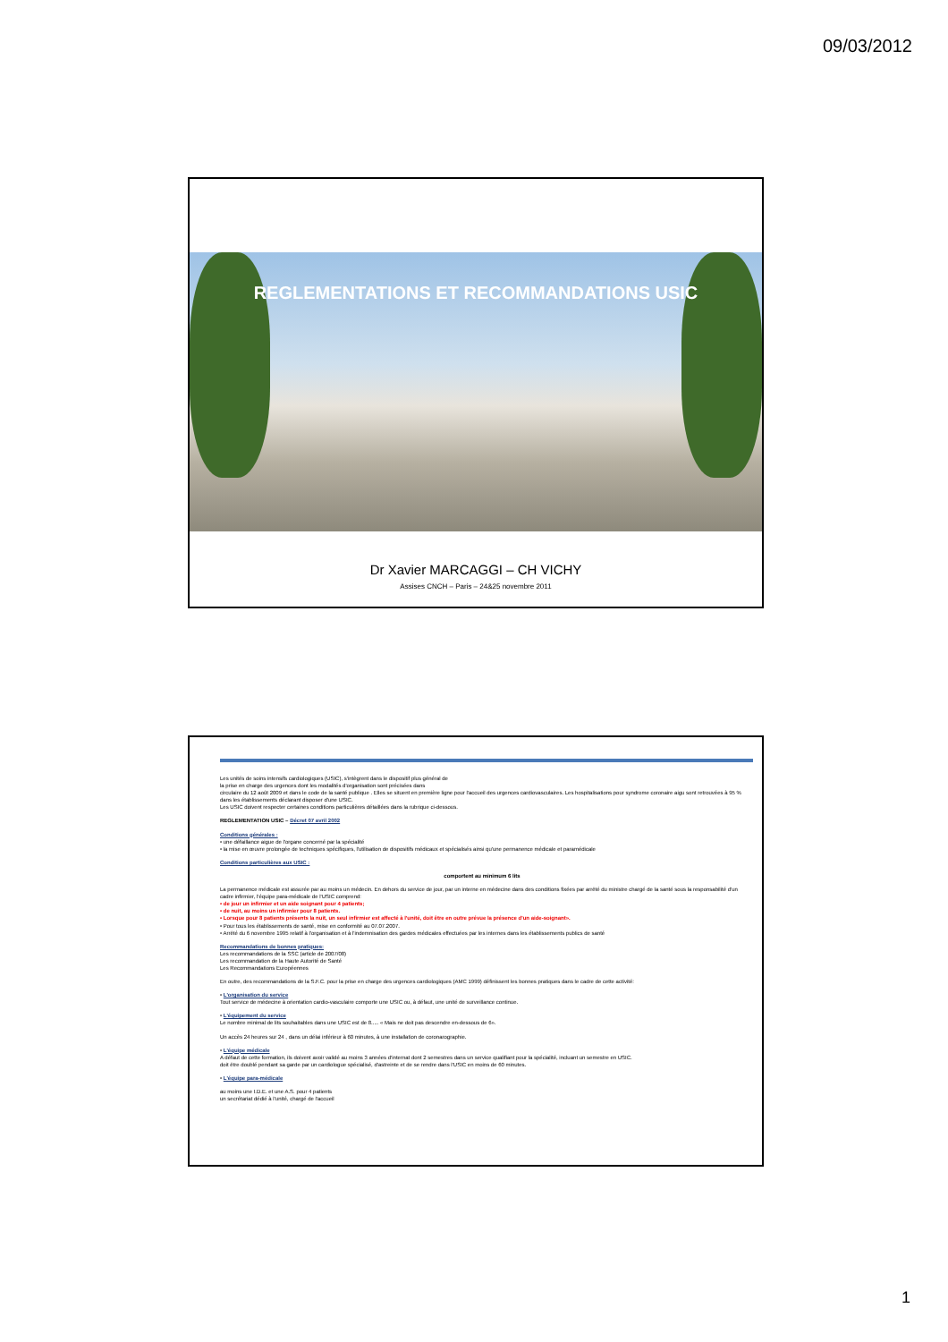09/03/2012
REGLEMENTATIONS ET RECOMMANDATIONS USIC
Dr Xavier MARCAGGI – CH VICHY
Assises CNCH – Paris – 24&25 novembre 2011
Les unités de soins intensifs cardiologiques (USIC), s'intègrent dans le dispositif plus général de
la prise en charge des urgences dont les modalités d'organisation sont précisées dans
circulaire du 12 août 2009 et dans le code de la santé publique . Elles se situent en première ligne pour l'accueil des urgences cardiovasculaires. Les hospitalisations pour syndrome coronaire aigu sont retrouvées à 95 % dans les établissements déclarant disposer d'une USIC.
Les USIC doivent respecter certaines conditions particulières détaillées dans la rubrique ci-dessous.
REGLEMENTATION USIC – Décret 07 avril 2002
Conditions générales :
• une défaillance aigue de l'organe concerné par la spécialité
• la mise en œuvre prolongée de techniques spécifiques, l'utilisation de dispositifs médicaux et spécialisés ainsi qu'une permanence médicale et paramédicale
Conditions particulières aux USIC :
comportent au minimum 6 lits
La permanence médicale est assurée par au moins un médecin. En dehors du service de jour, par un interne en médecine dans des conditions fixées par arrêté du ministre chargé de la santé sous la responsabilité d'un cadre infirmier, l'équipe para-médicale de l'USIC comprend:
• de jour un infirmier et un aide soignant pour 4 patients;
• de nuit, au moins un infirmier pour 8 patients.
• Lorsque pour 8 patients présents la nuit, un seul infirmier est affecté à l'unité, doit être en outre prévue la présence d'un aide-soignant».
• Pour tous les établissements de santé, mise en conformité au 07.07.2007.
• Arrêté du 6 novembre 1995 relatif à l'organisation et à l'indemnisation des gardes médicales effectuées par les internes dans les établissements publics de santé
Recommandations de bonnes pratiques:
Les recommandations de la SSC (article de 2007/08)
Les recommandation de la Haute Autorité de Santé
Les Recommandations Européennes
En outre, des recommandations de la S.F.C. pour la prise en charge des urgences cardiologiques (AMC 1999) définissent les bonnes pratiques dans le cadre de cette activité:
• L'organisation du service
Tout service de médecine à orientation cardio-vasculaire comporte une USIC ou, à défaut, une unité de surveillance continue.
• L'équipement du service
Le nombre minimal de lits souhaitables dans une USIC est de 8..... « Mais ne doit pas descendre en-dessous de 6».
Un accès 24 heures sur 24 , dans un délai inférieur à 60 minutes, à une installation de coronarographie.
• L'équipe médicale
A défaut de cette formation, ils doivent avoir validé au moins 3 années d'internat dont 2 semestres dans un service qualifiant pour la spécialité, incluant un semestre en USIC.
doit être doublé pendant sa garde par un cardiologue spécialisé, d'astreinte et de se rendre dans l'USIC en moins de 60 minutes.
• L'équipe para-médicale
au moins une I.D.E. et une A.S. pour 4 patients
un secrétariat dédié à l'unité, chargé de l'accueil
1